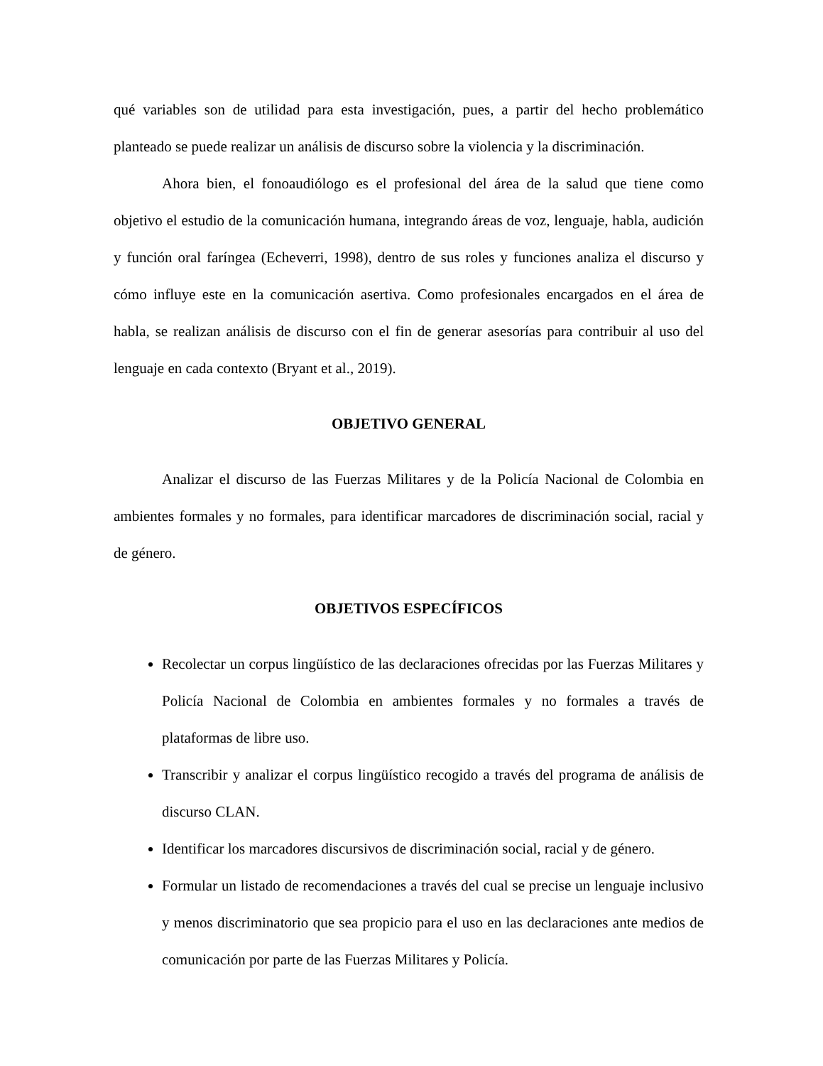qué variables son de utilidad para esta investigación, pues, a partir del hecho problemático planteado se puede realizar un análisis de discurso sobre la violencia y la discriminación.
Ahora bien, el fonoaudiólogo es el profesional del área de la salud que tiene como objetivo el estudio de la comunicación humana, integrando áreas de voz, lenguaje, habla, audición y función oral faríngea (Echeverri, 1998), dentro de sus roles y funciones analiza el discurso y cómo influye este en la comunicación asertiva. Como profesionales encargados en el área de habla, se realizan análisis de discurso con el fin de generar asesorías para contribuir al uso del lenguaje en cada contexto (Bryant et al., 2019).
OBJETIVO GENERAL
Analizar el discurso de las Fuerzas Militares y de la Policía Nacional de Colombia en ambientes formales y no formales, para identificar marcadores de discriminación social, racial y de género.
OBJETIVOS ESPECÍFICOS
Recolectar un corpus lingüístico de las declaraciones ofrecidas por las Fuerzas Militares y Policía Nacional de Colombia en ambientes formales y no formales a través de plataformas de libre uso.
Transcribir y analizar el corpus lingüístico recogido a través del programa de análisis de discurso CLAN.
Identificar los marcadores discursivos de discriminación social, racial y de género.
Formular un listado de recomendaciones a través del cual se precise un lenguaje inclusivo y menos discriminatorio que sea propicio para el uso en las declaraciones ante medios de comunicación por parte de las Fuerzas Militares y Policía.